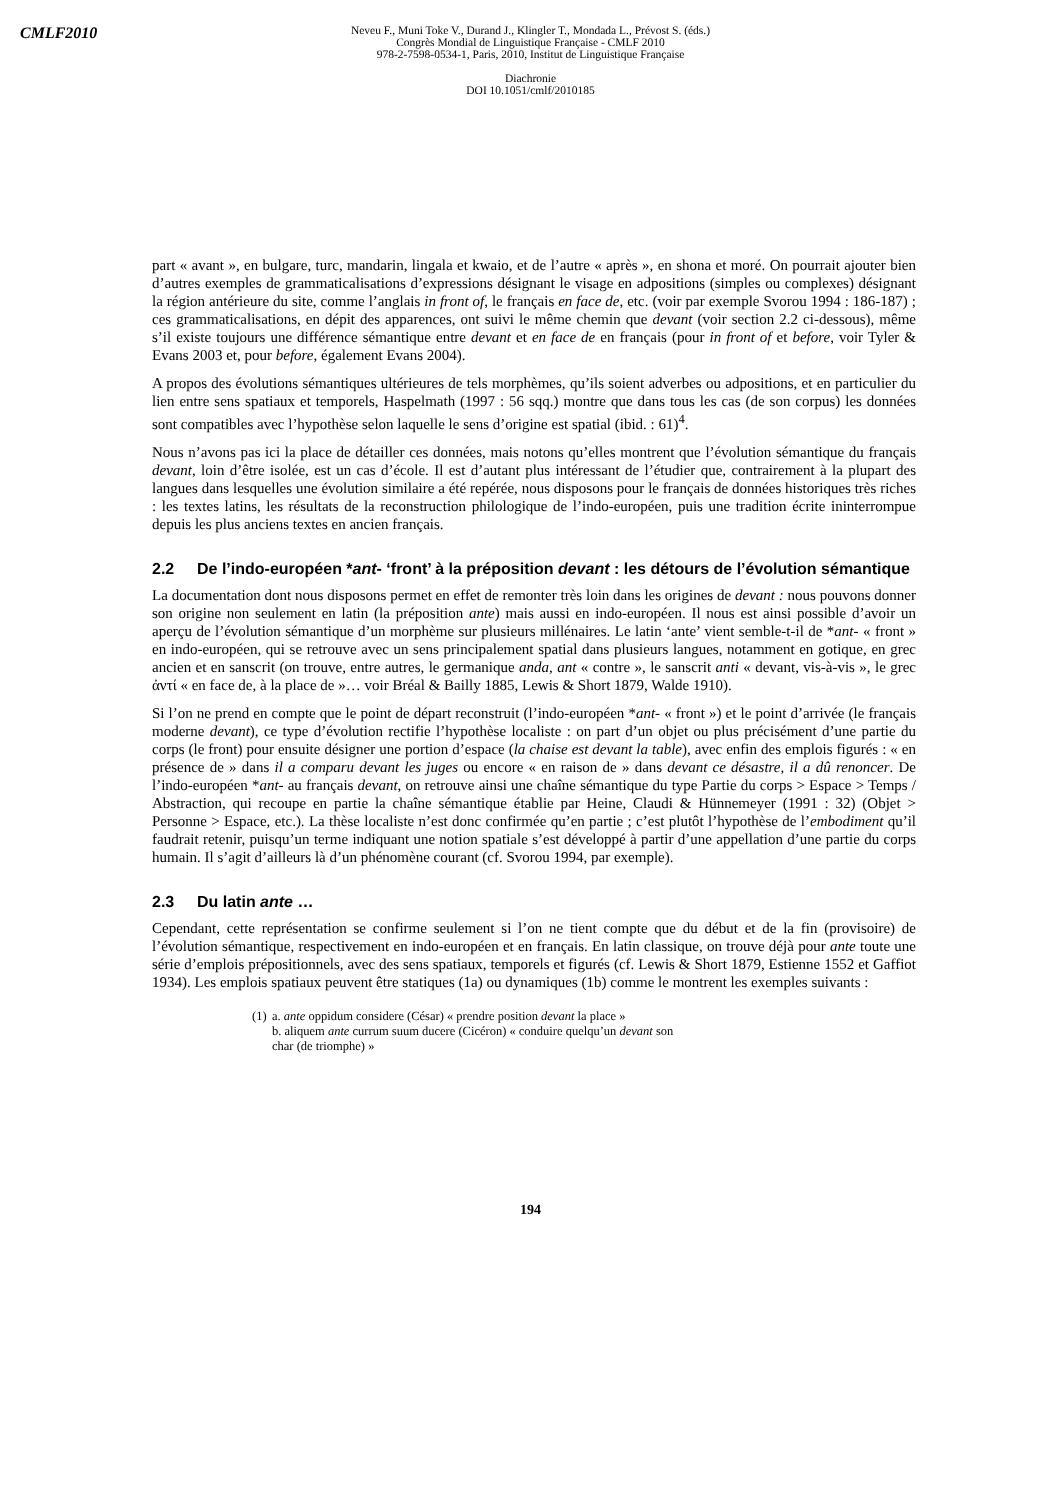CMLF2010
Neveu F., Muni Toke V., Durand J., Klingler T., Mondada L., Prévost S. (éds.)
Congrès Mondial de Linguistique Française - CMLF 2010
978-2-7598-0534-1, Paris, 2010, Institut de Linguistique Française
Diachronie
DOI 10.1051/cmlf/2010185
part « avant », en bulgare, turc, mandarin, lingala et kwaio, et de l’autre « après », en shona et moré. On pourrait ajouter bien d’autres exemples de grammaticalisations d’expressions désignant le visage en adpositions (simples ou complexes) désignant la région antérieure du site, comme l’anglais in front of, le français en face de, etc. (voir par exemple Svorou 1994 : 186-187) ; ces grammaticalisations, en dépit des apparences, ont suivi le même chemin que devant (voir section 2.2 ci-dessous), même s’il existe toujours une différence sémantique entre devant et en face de en français (pour in front of et before, voir Tyler & Evans 2003 et, pour before, également Evans 2004).
A propos des évolutions sémantiques ultérieures de tels morphèmes, qu’ils soient adverbes ou adpositions, et en particulier du lien entre sens spatiaux et temporels, Haspelmath (1997 : 56 sqq.) montre que dans tous les cas (de son corpus) les données sont compatibles avec l’hypothèse selon laquelle le sens d’origine est spatial (ibid. : 61)<sup>4</sup>.
Nous n’avons pas ici la place de détailler ces données, mais notons qu’elles montrent que l’évolution sémantique du français devant, loin d’être isolée, est un cas d’école. Il est d’autant plus intéressant de l’étudier que, contrairement à la plupart des langues dans lesquelles une évolution similaire a été repérée, nous disposons pour le français de données historiques très riches : les textes latins, les résultats de la reconstruction philologique de l’indo-européen, puis une tradition écrite ininterrompue depuis les plus anciens textes en ancien français.
2.2 De l’indo-européen *ant- ‘front’ à la préposition devant : les détours de l’évolution sémantique
La documentation dont nous disposons permet en effet de remonter très loin dans les origines de devant : nous pouvons donner son origine non seulement en latin (la préposition ante) mais aussi en indo-européen. Il nous est ainsi possible d’avoir un aperçu de l’évolution sémantique d’un morphème sur plusieurs millénaires. Le latin ‘ante’ vient semble-t-il de *ant- « front » en indo-européen, qui se retrouve avec un sens principalement spatial dans plusieurs langues, notamment en gotique, en grec ancien et en sanscrit (on trouve, entre autres, le germanique anda, ant « contre », le sanscrit anti « devant, vis-à-vis », le grec ἀντί « en face de, à la place de »… voir Bréal & Bailly 1885, Lewis & Short 1879, Walde 1910).
Si l’on ne prend en compte que le point de départ reconstruit (l’indo-européen *ant- « front ») et le point d’arrivée (le français moderne devant), ce type d’évolution rectifie l’hypothèse localiste : on part d’un objet ou plus précisément d’une partie du corps (le front) pour ensuite désigner une portion d’espace (la chaise est devant la table), avec enfin des emplois figurés : « en présence de » dans il a comparu devant les juges ou encore « en raison de » dans devant ce désastre, il a dû renoncer. De l’indo-européen *ant- au français devant, on retrouve ainsi une chaîne sémantique du type Partie du corps > Espace > Temps / Abstraction, qui recoupe en partie la chaîne sémantique établie par Heine, Claudi & Hünnemeyer (1991 : 32) (Objet > Personne > Espace, etc.). La thèse localiste n’est donc confirmée qu’en partie ; c’est plutôt l’hypothèse de l’embodiment qu’il faudrait retenir, puisqu’un terme indiquant une notion spatiale s’est développé à partir d’une appellation d’une partie du corps humain. Il s’agit d’ailleurs là d’un phénomène courant (cf. Svorou 1994, par exemple).
2.3 Du latin ante …
Cependant, cette représentation se confirme seulement si l’on ne tient compte que du début et de la fin (provisoire) de l’évolution sémantique, respectivement en indo-européen et en français. En latin classique, on trouve déjà pour ante toute une série d’emplois prépositionnels, avec des sens spatiaux, temporels et figurés (cf. Lewis & Short 1879, Estienne 1552 et Gaffiot 1934). Les emplois spatiaux peuvent être statiques (1a) ou dynamiques (1b) comme le montrent les exemples suivants :
(1)
a. ante oppidum considere (César) « prendre position devant la place »
b. aliquem ante currum suum ducere (Cicéron) « conduire quelqu’un devant son
char (de triomphe) »
194